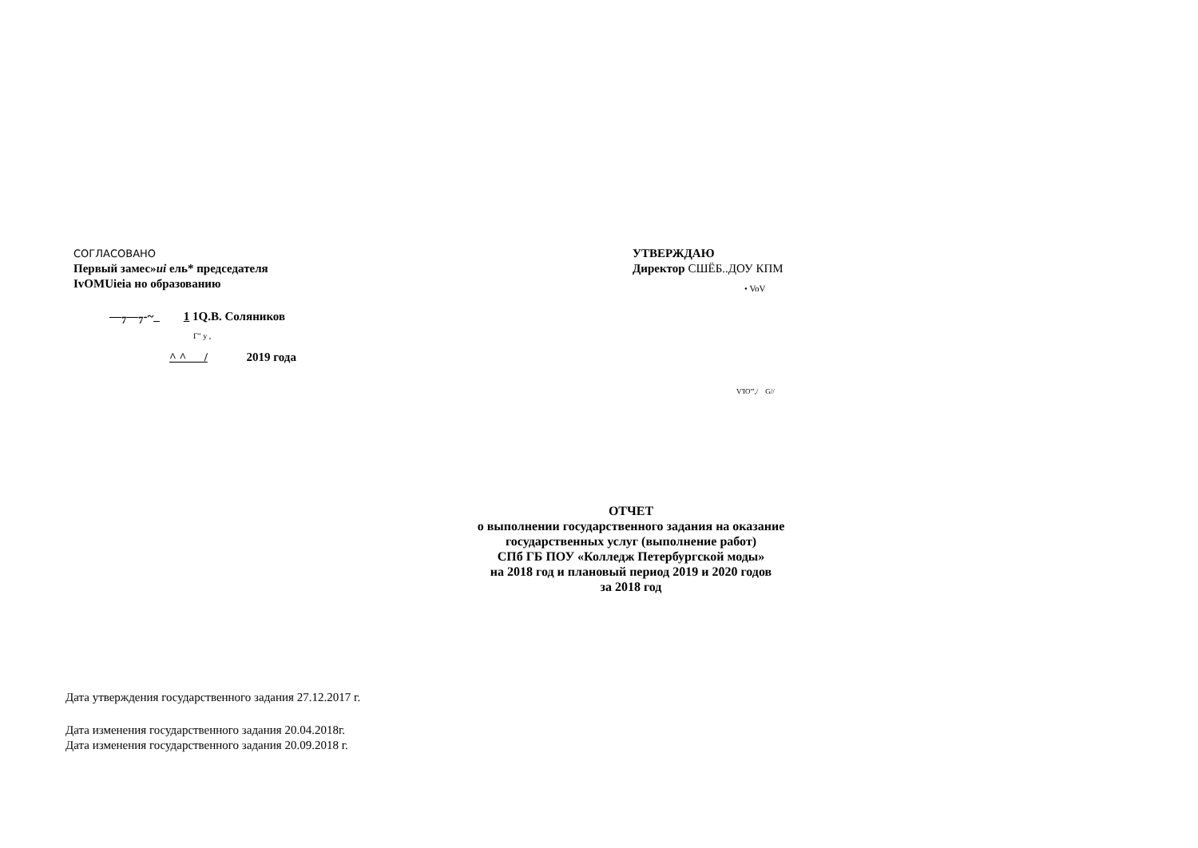СОГЛАСОВАНО
Первый замес»иi ель* председателя
IvOMUieia но образованию
—<sub>7</sub>—<sub>7</sub>-~_ 1 1Q.В. Соляников
Г" у ,
^ ^ / 2019 года
УТВЕРЖДАЮ
Директор СШЁБ..ДОУ КПМ
• VoV
V'IO''',/ G//
ОТЧЕТ
о выполнении государственного задания на оказание
государственных услуг (выполнение работ)
СПб ГБ ПОУ «Колледж Петербургской моды»
на 2018 год и плановый период 2019 и 2020 годов
за 2018 год
Дата утверждения государственного задания 27.12.2017 г.
Дата изменения государственного задания 20.04.2018г.
Дата изменения государственного задания 20.09.2018 г.